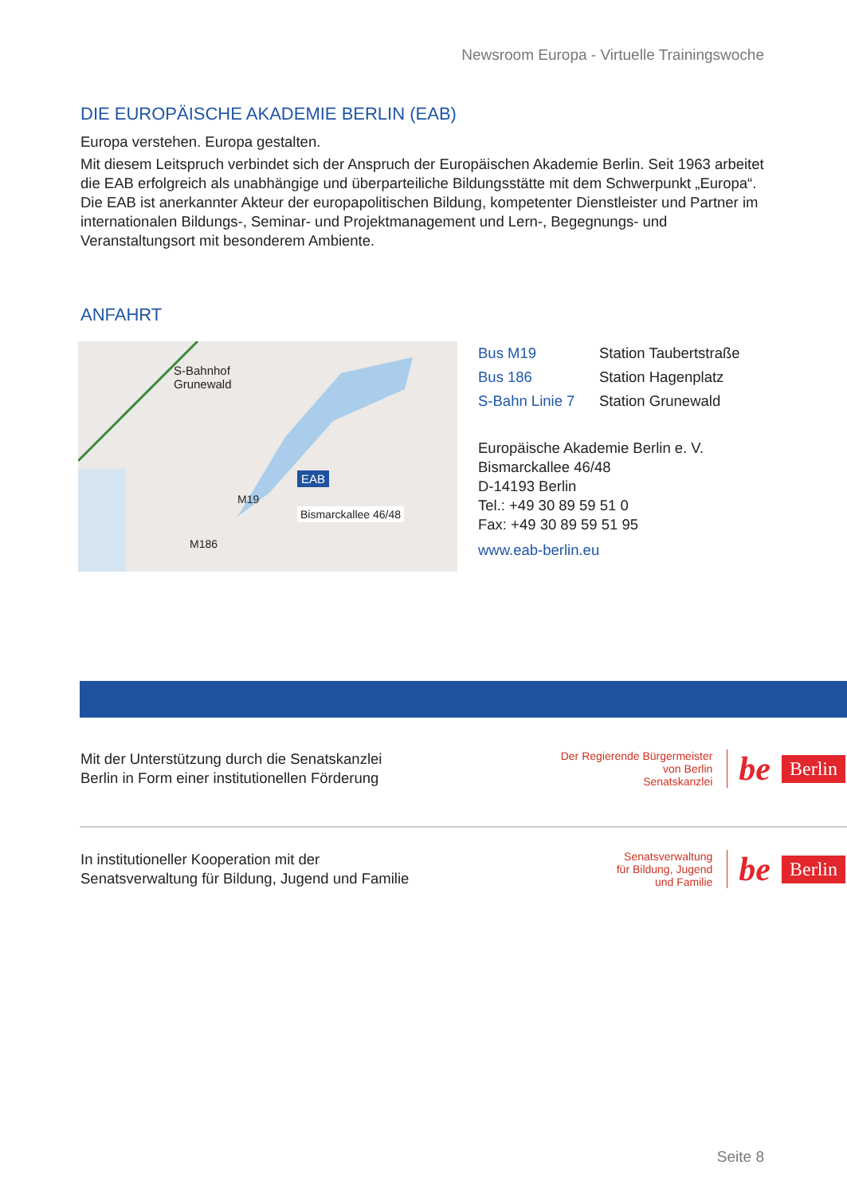Newsroom Europa - Virtuelle Trainingswoche
DIE EUROPÄISCHE AKADEMIE BERLIN (EAB)
Europa verstehen. Europa gestalten.
Mit diesem Leitspruch verbindet sich der Anspruch der Europäischen Akademie Berlin. Seit 1963 arbeitet die EAB erfolgreich als unabhängige und überparteiliche Bildungsstätte mit dem Schwerpunkt „Europa“. Die EAB ist anerkannter Akteur der europapolitischen Bildung, kompetenter Dienstleister und Partner im internationalen Bildungs-, Seminar- und Projektmanagement und Lern-, Begegnungs- und Veranstaltungsort mit besonderem Ambiente.
ANFAHRT
S-Bahnhof
Grunewald
EAB
Bismarckallee 46/48
M19
M186
| Bus M19 | Station Taubertstraße |
| Bus 186 | Station Hagenplatz |
| S-Bahn Linie 7 | Station Grunewald |
Europäische Akademie Berlin e. V.
Bismarckallee 46/48
D-14193 Berlin
Tel.: +49 30 89 59 51 0
Fax: +49 30 89 59 51 95
www.eab-berlin.eu
Mit der Unterstützung durch die Senatskanzlei
Berlin in Form einer institutionellen Förderung
Der Regierende Bürgermeister
von Berlin
Senatskanzlei
be Berlin
In institutioneller Kooperation mit der
Senatsverwaltung für Bildung, Jugend und Familie
Senatsverwaltung
für Bildung, Jugend
und Familie
be Berlin
Seite 8